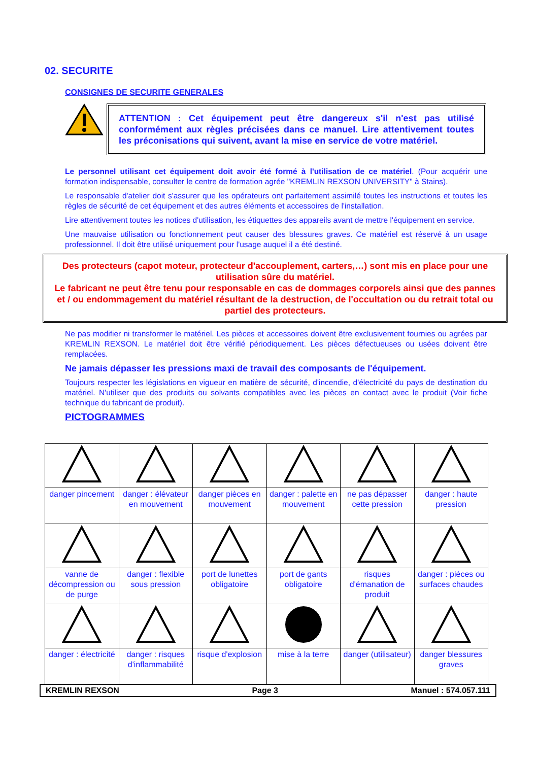02. SECURITE
CONSIGNES DE SECURITE GENERALES
ATTENTION : Cet équipement peut être dangereux s'il n'est pas utilisé conformément aux règles précisées dans ce manuel. Lire attentivement toutes les préconisations qui suivent, avant la mise en service de votre matériel.
Le personnel utilisant cet équipement doit avoir été formé à l'utilisation de ce matériel. (Pour acquérir une formation indispensable, consulter le centre de formation agrée "KREMLIN REXSON UNIVERSITY" à Stains).
Le responsable d'atelier doit s'assurer que les opérateurs ont parfaitement assimilé toutes les instructions et toutes les règles de sécurité de cet équipement et des autres éléments et accessoires de l'installation.
Lire attentivement toutes les notices d'utilisation, les étiquettes des appareils avant de mettre l'équipement en service.
Une mauvaise utilisation ou fonctionnement peut causer des blessures graves. Ce matériel est réservé à un usage professionnel. Il doit être utilisé uniquement pour l'usage auquel il a été destiné.
Des protecteurs (capot moteur, protecteur d'accouplement, carters,…) sont mis en place pour une utilisation sûre du matériel.
Le fabricant ne peut être tenu pour responsable en cas de dommages corporels ainsi que des pannes et / ou endommagement du matériel résultant de la destruction, de l'occultation ou du retrait total ou partiel des protecteurs.
Ne pas modifier ni transformer le matériel. Les pièces et accessoires doivent être exclusivement fournies ou agrées par KREMLIN REXSON. Le matériel doit être vérifié périodiquement. Les pièces défectueuses ou usées doivent être remplacées.
Ne jamais dépasser les pressions maxi de travail des composants de l'équipement.
Toujours respecter les législations en vigueur en matière de sécurité, d'incendie, d'électricité du pays de destination du matériel. N'utiliser que des produits ou solvants compatibles avec les pièces en contact avec le produit (Voir fiche technique du fabricant de produit).
PICTOGRAMMES
| danger pincement | danger : élévateur en mouvement | danger pièces en mouvement | danger : palette en mouvement | ne pas dépasser cette pression | danger : haute pression |
| vanne de décompression ou de purge | danger : flexible sous pression | port de lunettes obligatoire | port de gants obligatoire | risques d'émanation de produit | danger : pièces ou surfaces chaudes |
| danger : électricité | danger : risques d'inflammabilité | risque d'explosion | mise à la terre | danger (utilisateur) | danger blessures graves |
KREMLIN REXSON Page 3 Manuel : 574.057.111